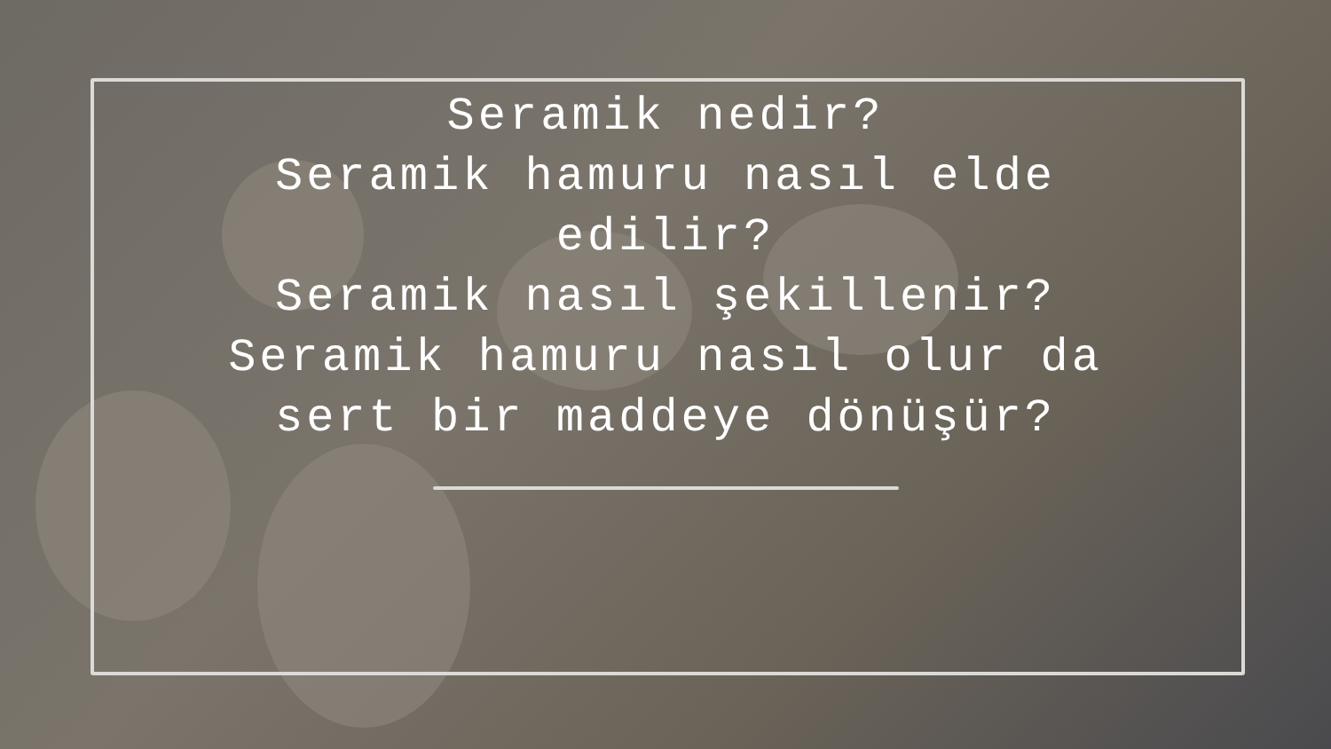Seramik nedir?
Seramik hamuru nasıl elde edilir?
Seramik nasıl şekillenir?
Seramik hamuru nasıl olur da sert bir maddeye dönüşür?